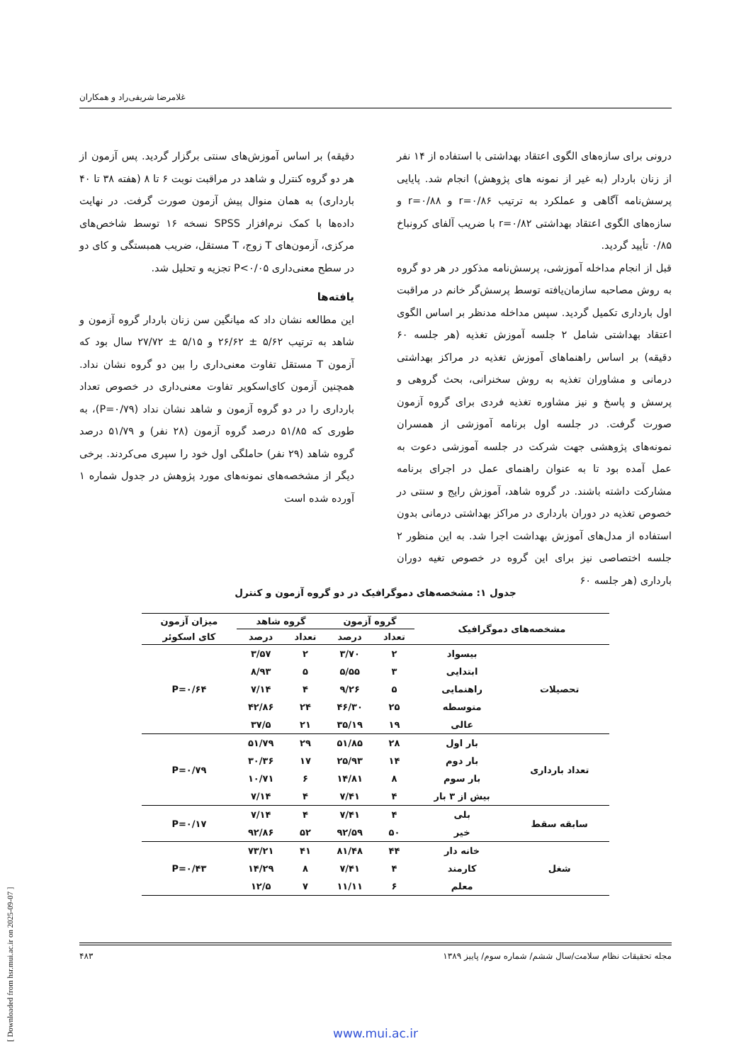غلامرضا شریفی‌راد و همکاران
درونی برای سازه‌های الگوی اعتقاد بهداشتی با استفاده از ۱۴ نفر از زنان باردار (به غیر از نمونه های پژوهش) انجام شد. پایایی پرسش‌نامه آگاهی و عملکرد به ترتیب r=۰/۸۶ و r=۰/۸۸ و سازه‌های الگوی اعتقاد بهداشتی r=۰/۸۲ با ضریب آلفای کرونباخ ۰/۸۵ تأیید گردید.
قبل از انجام مداخله آموزشی، پرسش‌نامه مذکور در هر دو گروه به روش مصاحبه سازمان‌یافته توسط پرسش‌گر خانم در مراقبت اول بارداری تکمیل گردید. سپس مداخله مدنظر بر اساس الگوی اعتقاد بهداشتی شامل ۲ جلسه آموزش تغذیه (هر جلسه ۶۰ دقیقه) بر اساس راهنماهای آموزش تغذیه در مراکز بهداشتی درمانی و مشاوران تغذیه به روش سخنرانی، بحث گروهی و پرسش و پاسخ و نیز مشاوره تغذیه فردی برای گروه آزمون صورت گرفت. در جلسه اول برنامه آموزشی از همسران نمونه‌های پژوهشی جهت شرکت در جلسه آموزشی دعوت به عمل آمده بود تا به عنوان راهنمای عمل در اجرای برنامه مشارکت داشته باشند. در گروه شاهد، آموزش رایج و سنتی در خصوص تغذیه در دوران بارداری در مراکز بهداشتی درمانی بدون استفاده از مدل‌های آموزش بهداشت اجرا شد. به این منظور ۲ جلسه اختصاصی نیز برای این گروه در خصوص تغیه دوران بارداری (هر جلسه ۶۰
دقیقه) بر اساس آموزش‌های سنتی برگزار گردید. پس آزمون از هر دو گروه کنترل و شاهد در مراقبت نوبت ۶ تا ۸ (هفته ۳۸ تا ۴۰ بارداری) به همان منوال پیش آزمون صورت گرفت. در نهایت داده‌ها با کمک نرم‌افزار SPSS نسخه ۱۶ توسط شاخص‌های مرکزی، آزمون‌های T زوج، T مستقل، ضریب همبستگی و کای دو در سطح معنی‌داری P<۰/۰۵ تجزیه و تحلیل شد.
یافته‌ها
این مطالعه نشان داد که میانگین سن زنان باردار گروه آزمون و شاهد به ترتیب ۵/۶۲ ± ۲۶/۶۲ و ۵/۱۵ ± ۲۷/۷۲ سال بود که آزمون T مستقل تفاوت معنی‌داری را بین دو گروه نشان نداد. همچنین آزمون کای‌اسکویر تفاوت معنی‌داری در خصوص تعداد بارداری را در دو گروه آزمون و شاهد نشان نداد (P=۰/۷۹)، به طوری که ۵۱/۸۵ درصد گروه آزمون (۲۸ نفر) و ۵۱/۷۹ درصد گروه شاهد (۲۹ نفر) حاملگی اول خود را سپری می‌کردند. برخی دیگر از مشخصه‌های نمونه‌های مورد پژوهش در جدول شماره ۱ آورده شده است
جدول ۱: مشخصه‌های دموگرافیک در دو گروه آزمون و کنترل
| مشخصه‌های دموگرافیک | | گروه آزمون | | گروه شاهد | | میزان آزمون |
| --- | --- | --- | --- | --- | --- | --- |
| | | تعداد | درصد | تعداد | درصد | کای اسکوئر |
| تحصیلات | بیسواد | ۲ | ۳/۷۰ | ۲ | ۳/۵۷ | P=۰/۶۴ |
| | ابتدایی | ۳ | ۵/۵۵ | ۵ | ۸/۹۳ | |
| | راهنمایی | ۵ | ۹/۲۶ | ۴ | ۷/۱۴ | |
| | متوسطه | ۲۵ | ۴۶/۳۰ | ۲۴ | ۴۲/۸۶ | |
| | عالی | ۱۹ | ۳۵/۱۹ | ۲۱ | ۳۷/۵ | |
| تعداد بارداری | بار اول | ۲۸ | ۵۱/۸۵ | ۲۹ | ۵۱/۷۹ | P=۰/۷۹ |
| | بار دوم | ۱۴ | ۲۵/۹۳ | ۱۷ | ۳۰/۳۶ | |
| | بار سوم | ۸ | ۱۴/۸۱ | ۶ | ۱۰/۷۱ | |
| | بیش از ۳ بار | ۴ | ۷/۴۱ | ۴ | ۷/۱۴ | |
| سابقه سقط | بلی | ۴ | ۷/۴۱ | ۴ | ۷/۱۴ | P=۰/۱۷ |
| | خیر | ۵۰ | ۹۲/۵۹ | ۵۲ | ۹۲/۸۶ | |
| شغل | خانه دار | ۴۴ | ۸۱/۴۸ | ۴۱ | ۷۳/۲۱ | P=۰/۴۳ |
| | کارمند | ۴ | ۷/۴۱ | ۸ | ۱۴/۲۹ | |
| | معلم | ۶ | ۱۱/۱۱ | ۷ | ۱۲/۵ | |
مجله تحقیقات نظام سلامت/سال ششم/ شماره سوم/ پاییز ۱۳۸۹ ۴۸۳
www.mui.ac.ir
[ Downloaded from hsr.mui.ac.ir on 2025-09-07 ]